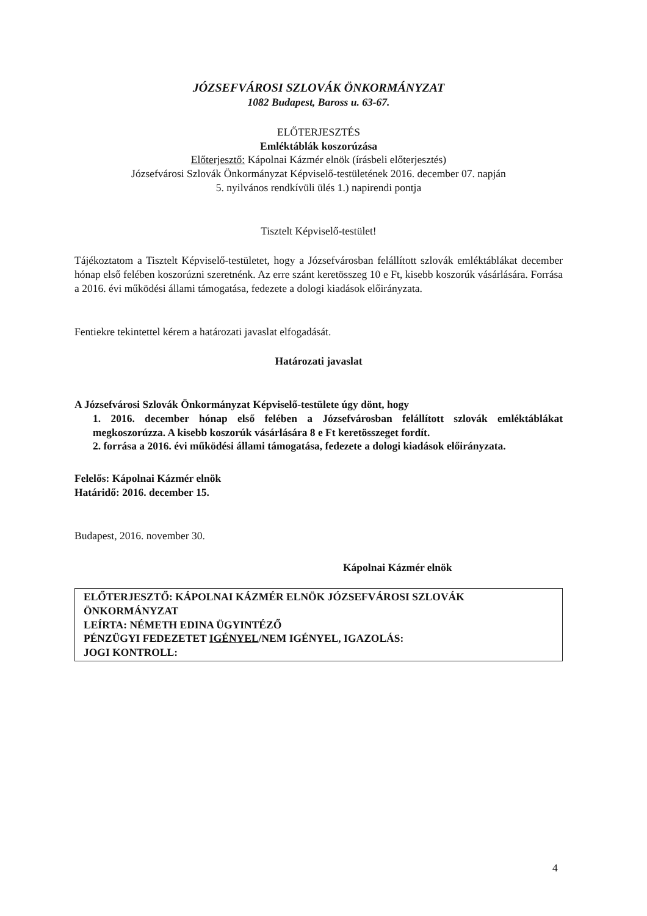JÓZSEFVÁROSI SZLOVÁK ÖNKORMÁNYZAT
1082 Budapest, Baross u. 63-67.
ELŐTERJESZTÉS
Emléktáblák koszorúzása
Előterjesztő: Kápolnai Kázmér elnök (írásbeli előterjesztés)
Józsefvárosi Szlovák Önkormányzat Képviselő-testületének 2016. december 07. napján
5. nyilvános rendkívüli ülés 1.) napirendi pontja
Tisztelt Képviselő-testület!
Tájékoztatom a Tisztelt Képviselő-testületet, hogy a Józsefvárosban felállított szlovák emléktáblákat december hónap első felében koszorúzni szeretnénk. Az erre szánt keretösszeg 10 e Ft, kisebb koszorúk vásárlására. Forrása a 2016. évi működési állami támogatása, fedezete a dologi kiadások előirányzata.
Fentiekre tekintettel kérem a határozati javaslat elfogadását.
Határozati javaslat
A Józsefvárosi Szlovák Önkormányzat Képviselő-testülete úgy dönt, hogy
1. 2016. december hónap első felében a Józsefvárosban felállított szlovák emléktáblákat megkoszorúzza. A kisebb koszorúk vásárlására 8 e Ft keretösszeget fordít.
2. forrása a 2016. évi működési állami támogatása, fedezete a dologi kiadások előirányzata.
Felelős: Kápolnai Kázmér elnök
Határidő: 2016. december 15.
Budapest, 2016. november 30.
Kápolnai Kázmér elnök
ELŐTERJESZTŐ: KÁPOLNAI KÁZMÉR ELNÖK JÓZSEFVÁROSI SZLOVÁK ÖNKORMÁNYZAT
LEÍRTA: NÉMETH EDINA ÜGYINTÉZŐ
PÉNZÜGYI FEDEZETET IGÉNYEL/NEM IGÉNYEL, IGAZOLÁS:
JOGI KONTROLL:
4